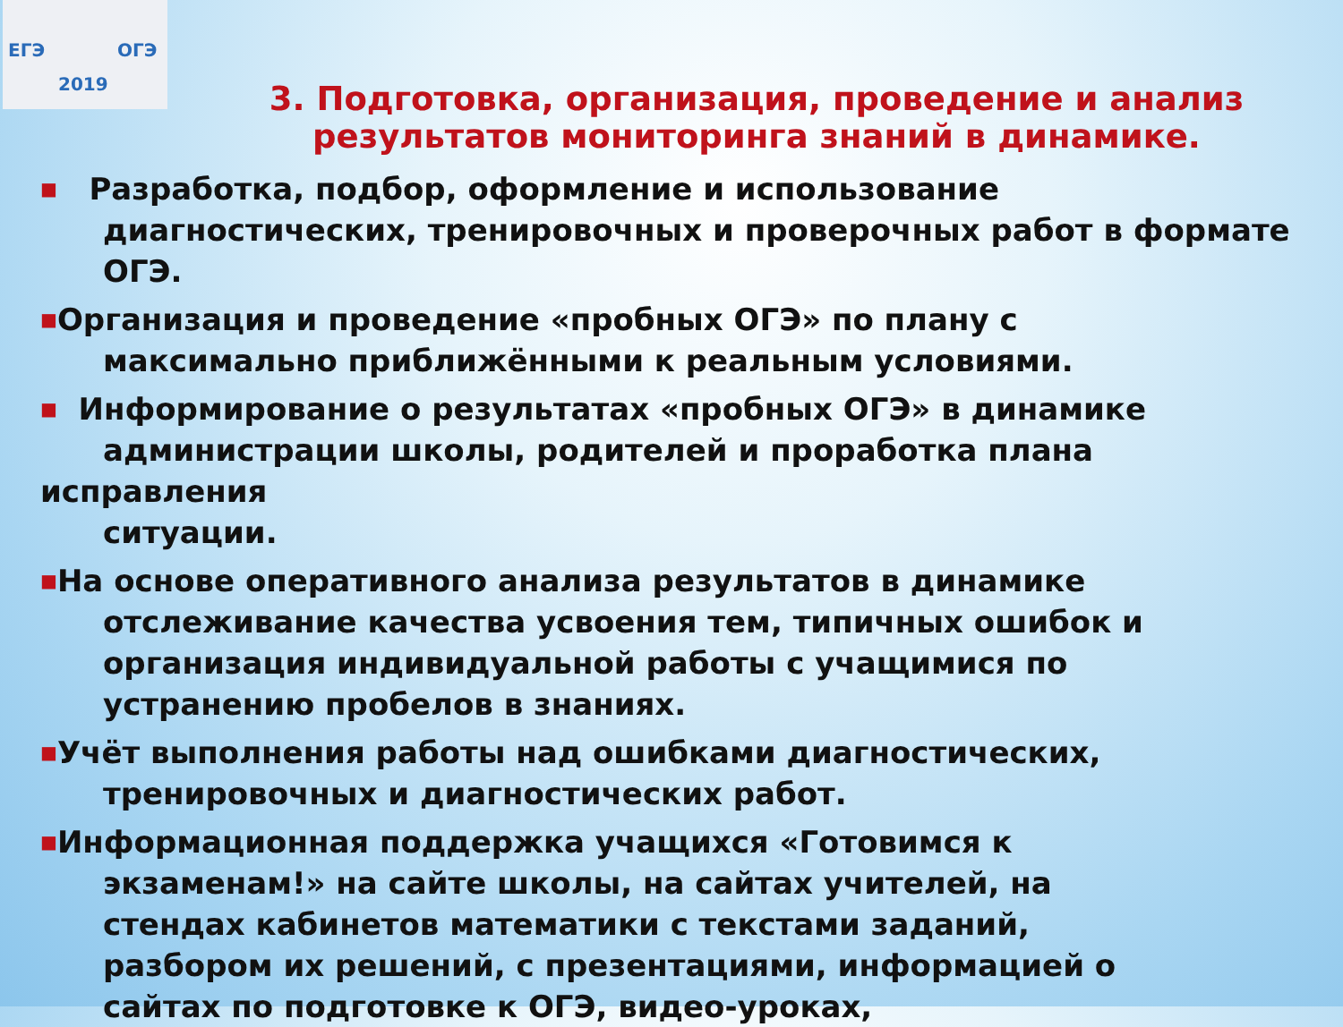ЕГЭ ОГЭ
2019
3. Подготовка, организация, проведение и анализ результатов мониторинга знаний в динамике.
■ Разработка, подбор, оформление и использование
диагностических, тренировочных и проверочных работ в формате
ОГЭ.
■Организация и проведение «пробных ОГЭ» по плану с
максимально приближёнными к реальным условиями.
■ Информирование о результатах «пробных ОГЭ» в динамике
администрации школы, родителей и проработка плана
исправления
ситуации.
■На основе оперативного анализа результатов в динамике
отслеживание качества усвоения тем, типичных ошибок и
организация индивидуальной работы с учащимися по
устранению пробелов в знаниях.
■Учёт выполнения работы над ошибками диагностических,
тренировочных и диагностических работ.
■Информационная поддержка учащихся «Готовимся к
экзаменам!» на сайте школы, на сайтах учителей, на
стендах кабинетов математики с текстами заданий,
разбором их решений, с презентациями, информацией о
сайтах по подготовке к ОГЭ, видео-уроках,